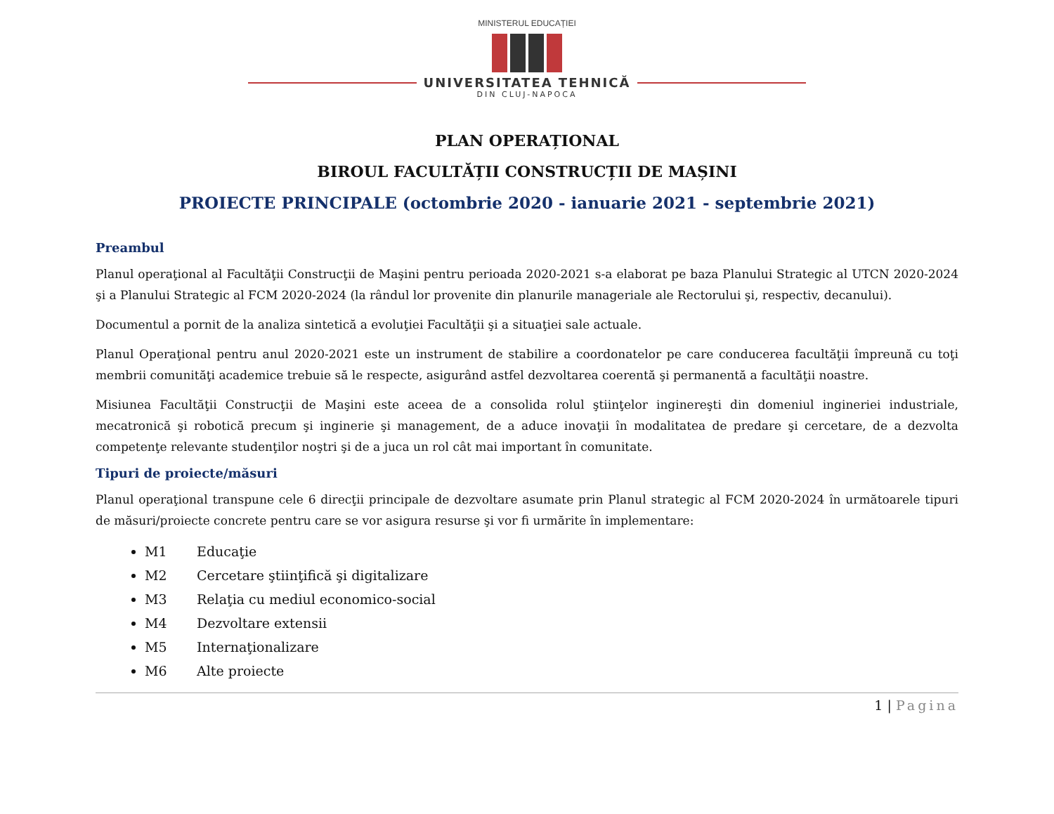MINISTERUL EDUCAȚIEI
UNIVERSITATEA TEHNICĂ
DIN CLUJ-NAPOCA
PLAN OPERAȚIONAL
BIROUL FACULTĂȚII CONSTRUCȚII DE MAȘINI
PROIECTE PRINCIPALE (octombrie 2020 - ianuarie 2021 - septembrie 2021)
Preambul
Planul operaţional al Facultăţii Construcţii de Maşini pentru perioada 2020-2021 s-a elaborat pe baza Planului Strategic al UTCN 2020-2024 şi a Planului Strategic al FCM 2020-2024 (la rândul lor provenite din planurile manageriale ale Rectorului şi, respectiv, decanului).
Documentul a pornit de la analiza sintetică a evoluţiei Facultăţii şi a situaţiei sale actuale.
Planul Operaţional pentru anul 2020-2021 este un instrument de stabilire a coordonatelor pe care conducerea facultăţii împreună cu toţi membrii comunităţi academice trebuie să le respecte, asigurând astfel dezvoltarea coerentă şi permanentă a facultăţii noastre.
Misiunea Facultăţii Construcţii de Maşini este aceea de a consolida rolul ştiinţelor inginereşti din domeniul ingineriei industriale, mecatronică şi robotică precum şi inginerie şi management, de a aduce inovaţii în modalitatea de predare şi cercetare, de a dezvolta competenţe relevante studenţilor noştri şi de a juca un rol cât mai important în comunitate.
Tipuri de proiecte/măsuri
Planul operaţional transpune cele 6 direcţii principale de dezvoltare asumate prin Planul strategic al FCM 2020-2024 în următoarele tipuri de măsuri/proiecte concrete pentru care se vor asigura resurse şi vor fi urmărite în implementare:
M1 Educaţie
M2 Cercetare ştiinţifică şi digitalizare
M3 Relaţia cu mediul economico-social
M4 Dezvoltare extensii
M5 Internaţionalizare
M6 Alte proiecte
1 | Pagina